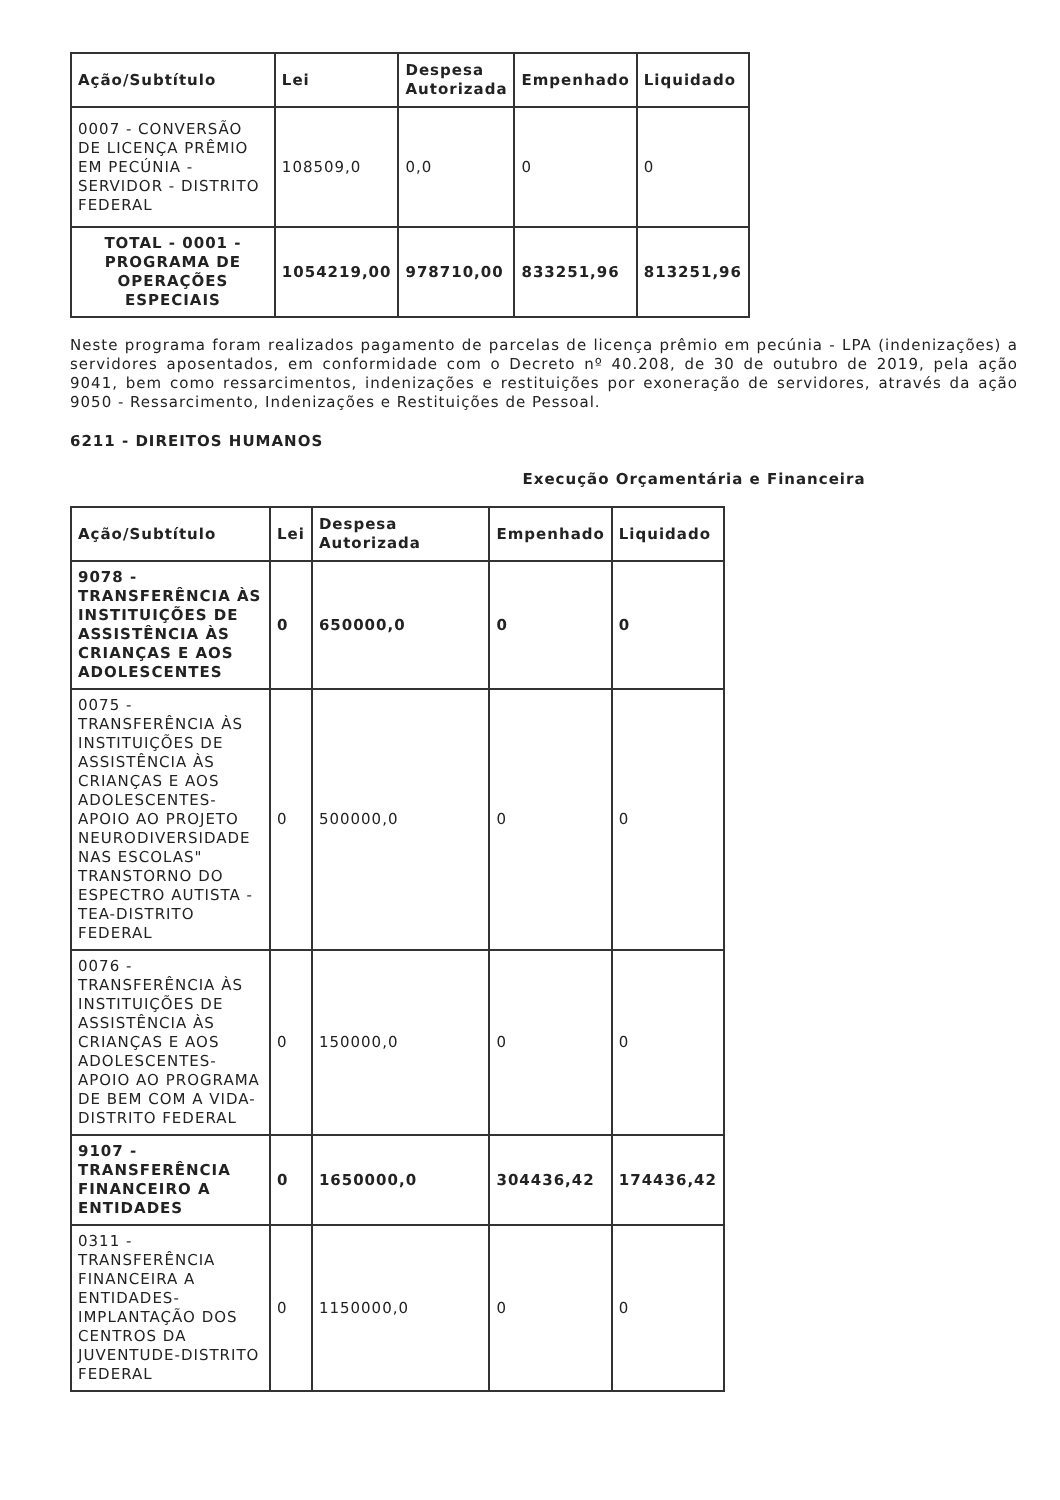| Ação/Subtítulo | Lei | Despesa Autorizada | Empenhado | Liquidado |
| --- | --- | --- | --- | --- |
| 0007 - CONVERSÃO DE LICENÇA PRÊMIO EM PECÚNIA - SERVIDOR - DISTRITO FEDERAL | 108509,0 | 0,0 | 0 | 0 |
| TOTAL - 0001 - PROGRAMA DE OPERAÇÕES ESPECIAIS | 1054219,00 | 978710,00 | 833251,96 | 813251,96 |
Neste programa foram realizados pagamento de parcelas de licença prêmio em pecúnia - LPA (indenizações) a servidores aposentados, em conformidade com o Decreto nº 40.208, de 30 de outubro de 2019, pela ação 9041, bem como ressarcimentos, indenizações e restituições por exoneração de servidores, através da ação 9050 - Ressarcimento, Indenizações e Restituições de Pessoal.
6211 - DIREITOS HUMANOS
Execução Orçamentária e Financeira
| Ação/Subtítulo | Lei | Despesa Autorizada | Empenhado | Liquidado |
| --- | --- | --- | --- | --- |
| 9078 - TRANSFERÊNCIA ÀS INSTITUIÇÕES DE ASSISTÊNCIA ÀS CRIANÇAS E AOS ADOLESCENTES | 0 | 650000,0 | 0 | 0 |
| 0075 - TRANSFERÊNCIA ÀS INSTITUIÇÕES DE ASSISTÊNCIA ÀS CRIANÇAS E AOS ADOLESCENTES-APOIO AO PROJETO NEURODIVERSIDADE NAS ESCOLAS" TRANSTORNO DO ESPECTRO AUTISTA - TEA-DISTRITO FEDERAL | 0 | 500000,0 | 0 | 0 |
| 0076 - TRANSFERÊNCIA ÀS INSTITUIÇÕES DE ASSISTÊNCIA ÀS CRIANÇAS E AOS ADOLESCENTES-APOIO AO PROGRAMA DE BEM COM A VIDA-DISTRITO FEDERAL | 0 | 150000,0 | 0 | 0 |
| 9107 - TRANSFERÊNCIA FINANCEIRO A ENTIDADES | 0 | 1650000,0 | 304436,42 | 174436,42 |
| 0311 - TRANSFERÊNCIA FINANCEIRA A ENTIDADES-IMPLANTAÇÃO DOS CENTROS DA JUVENTUDE-DISTRITO FEDERAL | 0 | 1150000,0 | 0 | 0 |